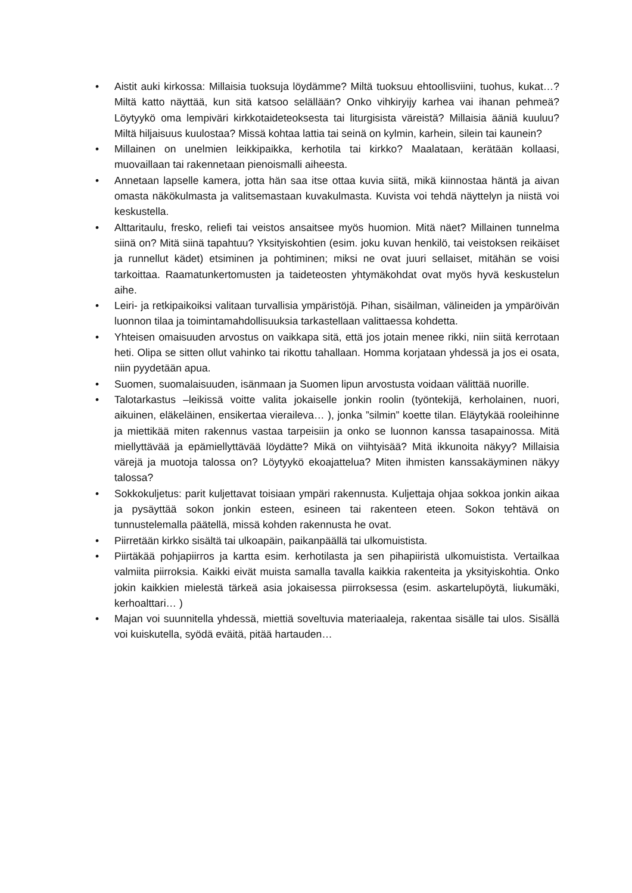• Aistit auki kirkossa: Millaisia tuoksuja löydämme? Miltä tuoksuu ehtoollisviini, tuohus, kukat…? Miltä katto näyttää, kun sitä katsoo selällään? Onko vihkiryijy karhea vai ihanan pehmeä? Löytyykö oma lempiväri kirkkotaideteoksesta tai liturgisista väreistä? Millaisia ääniä kuuluu? Miltä hiljaisuus kuulostaa? Missä kohtaa lattia tai seinä on kylmin, karhein, silein tai kaunein?
• Millainen on unelmien leikkipaikka, kerhotila tai kirkko? Maalataan, kerätään kollaasi, muovaillaan tai rakennetaan pienoismalli aiheesta.
• Annetaan lapselle kamera, jotta hän saa itse ottaa kuvia siitä, mikä kiinnostaa häntä ja aivan omasta näkökulmasta ja valitsemastaan kuvakulmasta. Kuvista voi tehdä näyttelyn ja niistä voi keskustella.
• Alttaritaulu, fresko, reliefi tai veistos ansaitsee myös huomion. Mitä näet? Millainen tunnelma siinä on? Mitä siinä tapahtuu? Yksityiskohtien (esim. joku kuvan henkilö, tai veistoksen reikäiset ja runnellut kädet) etsiminen ja pohtiminen; miksi ne ovat juuri sellaiset, mitähän se voisi tarkoittaa. Raamatunkertomusten ja taideteosten yhtymäkohdat ovat myös hyvä keskustelun aihe.
• Leiri- ja retkipaikoiksi valitaan turvallisia ympäristöjä. Pihan, sisäilman, välineiden ja ympäröivän luonnon tilaa ja toimintamahdollisuuksia tarkastellaan valittaessa kohdetta.
• Yhteisen omaisuuden arvostus on vaikkapa sitä, että jos jotain menee rikki, niin siitä kerrotaan heti. Olipa se sitten ollut vahinko tai rikottu tahallaan. Homma korjataan yhdessä ja jos ei osata, niin pyydetään apua.
• Suomen, suomalaisuuden, isänmaan ja Suomen lipun arvostusta voidaan välittää nuorille.
• Talotarkastus –leikissä voitte valita jokaiselle jonkin roolin (työntekijä, kerholainen, nuori, aikuinen, eläkeläinen, ensikertaa vieraileva… ), jonka ”silmin” koette tilan. Eläytykää rooleihinne ja miettikää miten rakennus vastaa tarpeisiin ja onko se luonnon kanssa tasapainossa. Mitä miellyttävää ja epämiellyttävää löydätte? Mikä on viihtyisää? Mitä ikkunoita näkyy? Millaisia värejä ja muotoja talossa on? Löytyykö ekoajattelua? Miten ihmisten kanssakäyminen näkyy talossa?
• Sokkokuljetus: parit kuljettavat toisiaan ympäri rakennusta. Kuljettaja ohjaa sokkoa jonkin aikaa ja pysäyttää sokon jonkin esteen, esineen tai rakenteen eteen. Sokon tehtävä on tunnustelemalla päätellä, missä kohden rakennusta he ovat.
• Piirretään kirkko sisältä tai ulkoapäin, paikanpäällä tai ulkomuistista.
• Piirtäkää pohjapiirros ja kartta esim. kerhotilasta ja sen pihapiiristä ulkomuistista. Vertailkaa valmiita piirroksia. Kaikki eivät muista samalla tavalla kaikkia rakenteita ja yksityiskohtia. Onko jokin kaikkien mielestä tärkeä asia jokaisessa piirroksessa (esim. askartelupöytä, liukumäki, kerhoalttari… )
• Majan voi suunnitella yhdessä, miettiä soveltuvia materiaaleja, rakentaa sisälle tai ulos. Sisällä voi kuiskutella, syödä eväitä, pitää hartauden…